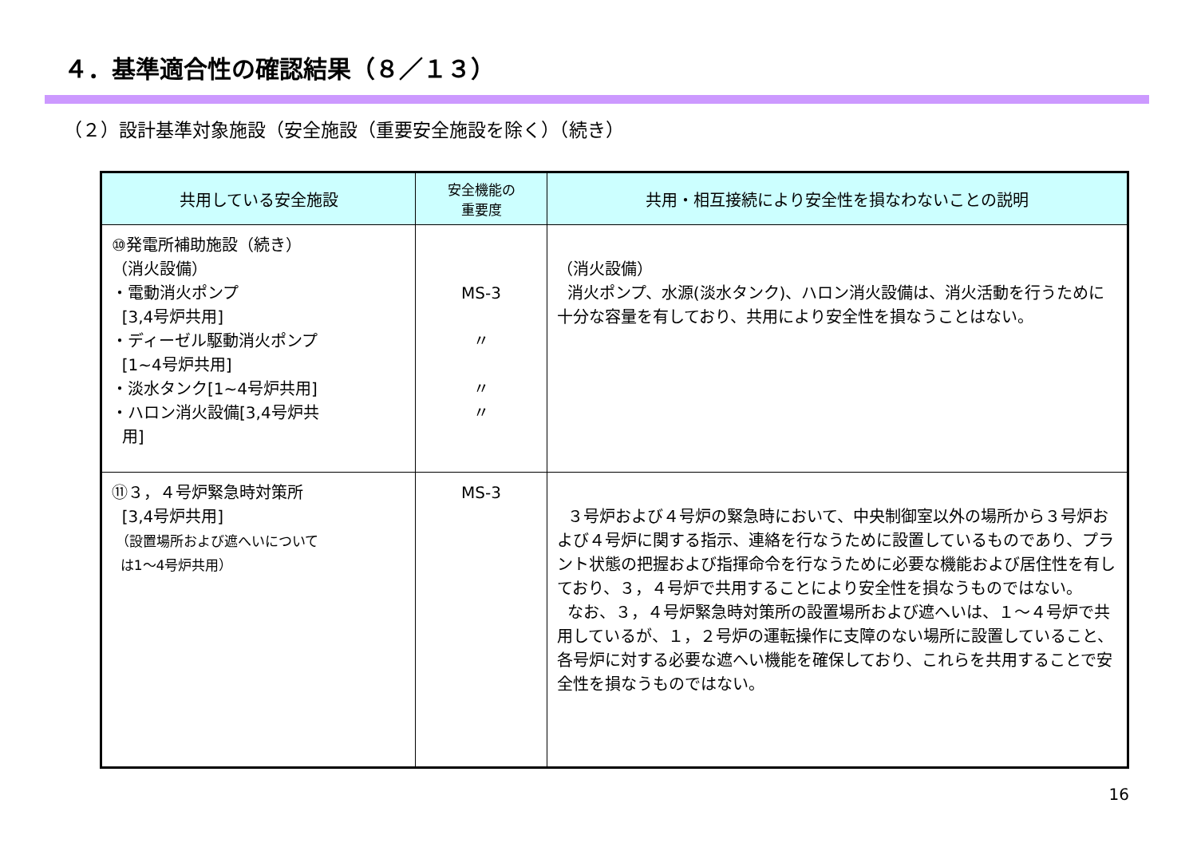４．基準適合性の確認結果（８／１３）
（２）設計基準対象施設（安全施設（重要安全施設を除く）（続き）
| 共用している安全施設 | 安全機能の 重要度 | 共用・相互接続により安全性を損なわないことの説明 |
| --- | --- | --- |
| ⑩発電所補助施設（続き） （消火設備） ・電動消火ポンプ [3,4号炉共用] ・ディーゼル駆動消火ポンプ [1~4号炉共用] ・淡水タンク[1~4号炉共用] ・ハロン消火設備[3,4号炉共 用] | MS-3 〃 〃 〃 | （消火設備） 消火ポンプ、水源(淡水タンク)、ハロン消火設備は、消火活動を行うために十分な容量を有しており、共用により安全性を損なうことはない。 |
| ⑪３，４号炉緊急時対策所 [3,4号炉共用] （設置場所および遮へいについて は1～4号炉共用） | MS-3 | ３号炉および４号炉の緊急時において、中央制御室以外の場所から３号炉および４号炉に関する指示、連絡を行なうために設置しているものであり、プラント状態の把握および指揮命令を行なうために必要な機能および居住性を有しており、３，４号炉で共用することにより安全性を損なうものではない。 なお、３，４号炉緊急時対策所の設置場所および遮へいは、１～４号炉で共用しているが、１，２号炉の運転操作に支障のない場所に設置していること、各号炉に対する必要な遮へい機能を確保しており、これらを共用することで安全性を損なうものではない。 |
16